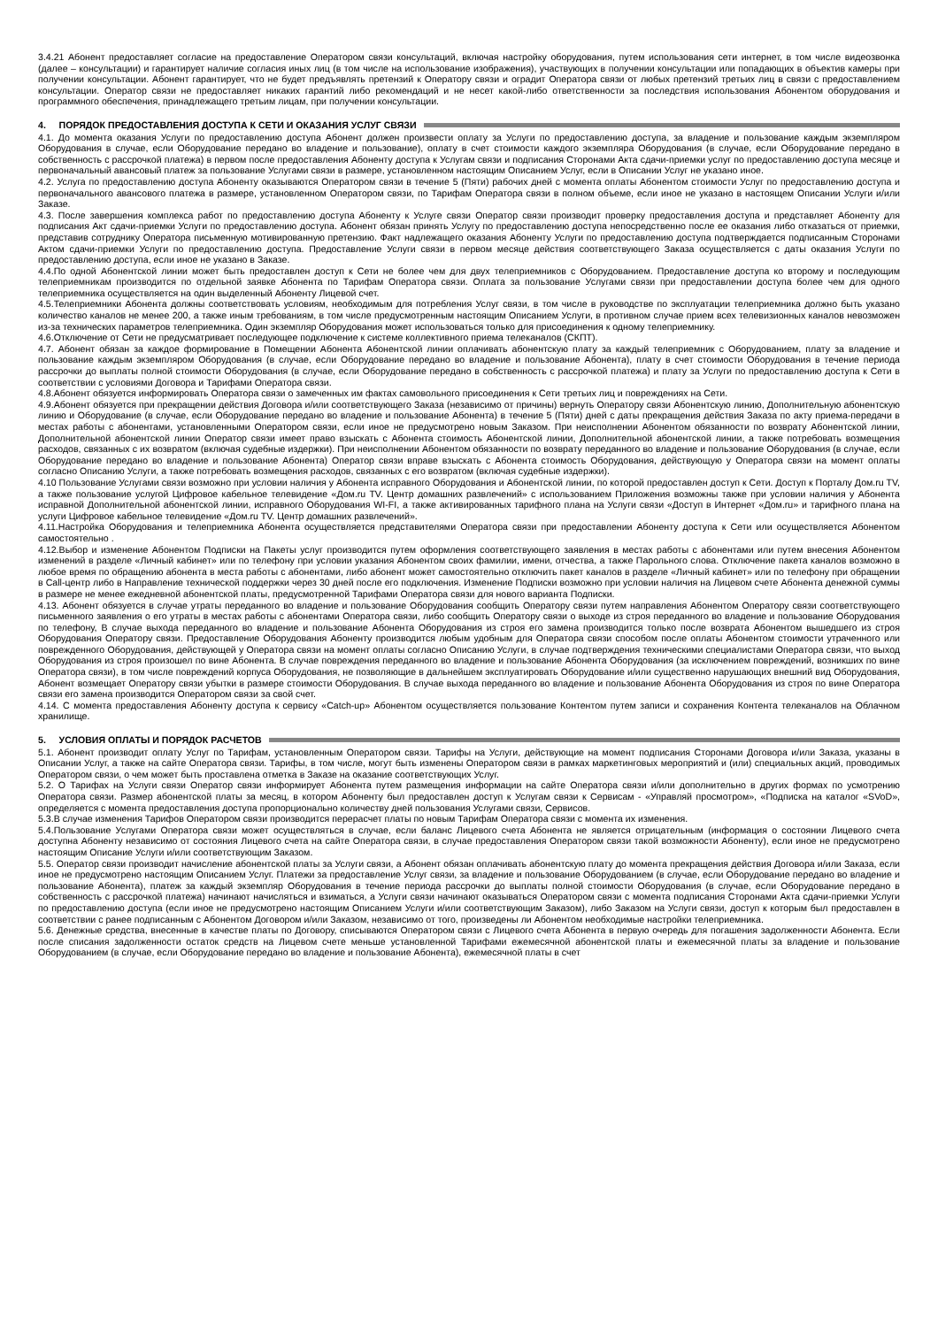3.4.21 Абонент предоставляет согласие на предоставление Оператором связи консультаций, включая настройку оборудования, путем использования сети интернет, в том числе видеозвонка (далее – консультации) и гарантирует наличие согласия иных лиц (в том числе на использование изображения), участвующих в получении консультации или попадающих в объектив камеры при получении консультации. Абонент гарантирует, что не будет предъявлять претензий к Оператору связи и оградит Оператора связи от любых претензий третьих лиц в связи с предоставлением консультации. Оператор связи не предоставляет никаких гарантий либо рекомендаций и не несет какой-либо ответственности за последствия использования Абонентом оборудования и программного обеспечения, принадлежащего третьим лицам, при получении консультации.
4. ПОРЯДОК ПРЕДОСТАВЛЕНИЯ ДОСТУПА К СЕТИ И ОКАЗАНИЯ УСЛУГ СВЯЗИ
4.1. До момента оказания Услуги по предоставлению доступа Абонент должен произвести оплату за Услуги по предоставлению доступа, за владение и пользование каждым экземпляром Оборудования в случае, если Оборудование передано во владение и пользование), оплату в счет стоимости каждого экземпляра Оборудования (в случае, если Оборудование передано в собственность с рассрочкой платежа) в первом после предоставления Абоненту доступа к Услугам связи и подписания Сторонами Акта сдачи-приемки услуг по предоставлению доступа месяце и первоначальный авансовый платеж за пользование Услугами связи в размере, установленном настоящим Описанием Услуг, если в Описании Услуг не указано иное.
4.2. Услуга по предоставлению доступа Абоненту оказываются Оператором связи в течение 5 (Пяти) рабочих дней с момента оплаты Абонентом стоимости Услуг по предоставлению доступа и первоначального авансового платежа в размере, установленном Оператором связи, по Тарифам Оператора связи в полном объеме, если иное не указано в настоящем Описании Услуги и/или Заказе.
4.3. После завершения комплекса работ по предоставлению доступа Абоненту к Услуге связи Оператор связи производит проверку предоставления доступа и представляет Абоненту для подписания Акт сдачи-приемки Услуги по предоставлению доступа. Абонент обязан принять Услугу по предоставлению доступа непосредственно после ее оказания либо отказаться от приемки, представив сотруднику Оператора письменную мотивированную претензию. Факт надлежащего оказания Абоненту Услуги по предоставлению доступа подтверждается подписанным Сторонами Актом сдачи-приемки Услуги по предоставлению доступа. Предоставление Услуги связи в первом месяце действия соответствующего Заказа осуществляется с даты оказания Услуги по предоставлению доступа, если иное не указано в Заказе.
4.4.По одной Абонентской линии может быть предоставлен доступ к Сети не более чем для двух телеприемников с Оборудованием. Предоставление доступа ко второму и последующим телеприемникам производится по отдельной заявке Абонента по Тарифам Оператора связи. Оплата за пользование Услугами связи при предоставлении доступа более чем для одного телеприемника осуществляется на один выделенный Абоненту Лицевой счет.
4.5.Телеприемники Абонента должны соответствовать условиям, необходимым для потребления Услуг связи, в том числе в руководстве по эксплуатации телеприемника должно быть указано количество каналов не менее 200, а также иным требованиям, в том числе предусмотренным настоящим Описанием Услуги, в противном случае прием всех телевизионных каналов невозможен из-за технических параметров телеприемника. Один экземпляр Оборудования может использоваться только для присоединения к одному телеприемнику.
4.6.Отключение от Сети не предусматривает последующее подключение к системе коллективного приема телеканалов (СКПТ).
4.7. Абонент обязан за каждое формирование в Помещении Абонента Абонентской линии оплачивать абонентскую плату за каждый телеприемник с Оборудованием, плату за владение и пользование каждым экземпляром Оборудования (в случае, если Оборудование передано во владение и пользование Абонента), плату в счет стоимости Оборудования в течение периода рассрочки до выплаты полной стоимости Оборудования (в случае, если Оборудование передано в собственность с рассрочкой платежа) и плату за Услуги по предоставлению доступа к Сети в соответствии с условиями Договора и Тарифами Оператора связи.
4.8.Абонент обязуется информировать Оператора связи о замеченных им фактах самовольного присоединения к Сети третьих лиц и повреждениях на Сети.
4.9.Абонент обязуется при прекращении действия Договора и/или соответствующего Заказа (независимо от причины) вернуть Оператору связи Абонентскую линию, Дополнительную абонентскую линию и Оборудование (в случае, если Оборудование передано во владение и пользование Абонента) в течение 5 (Пяти) дней с даты прекращения действия Заказа по акту приема-передачи в местах работы с абонентами, установленными Оператором связи, если иное не предусмотрено новым Заказом. При неисполнении Абонентом обязанности по возврату Абонентской линии, Дополнительной абонентской линии Оператор связи имеет право взыскать с Абонента стоимость Абонентской линии, Дополнительной абонентской линии, а также потребовать возмещения расходов, связанных с их возвратом (включая судебные издержки). При неисполнении Абонентом обязанности по возврату переданного во владение и пользование Оборудования (в случае, если Оборудование передано во владение и пользование Абонента) Оператор связи вправе взыскать с Абонента стоимость Оборудования, действующую у Оператора связи на момент оплаты согласно Описанию Услуги, а также потребовать возмещения расходов, связанных с его возвратом (включая судебные издержки).
4.10 Пользование Услугами связи возможно при условии наличия у Абонента исправного Оборудования и Абонентской линии, по которой предоставлен доступ к Сети. Доступ к Порталу Дом.ru TV, а также пользование услугой Цифровое кабельное телевидение «Дом.ru TV. Центр домашних развлечений» с использованием Приложения возможны также при условии наличия у Абонента исправной Дополнительной абонентской линии, исправного Оборудования WI-FI, а также активированных тарифного плана на Услуги связи «Доступ в Интернет «Дом.ru» и тарифного плана на услуги Цифровое кабельное телевидение «Дом.ru TV. Центр домашних развлечений».
4.11.Настройка Оборудования и телеприемника Абонента осуществляется представителями Оператора связи при предоставлении Абоненту доступа к Сети или осуществляется Абонентом самостоятельно .
4.12.Выбор и изменение Абонентом Подписки на Пакеты услуг производится путем оформления соответствующего заявления в местах работы с абонентами или путем внесения Абонентом изменений в разделе «Личный кабинет» или по телефону при условии указания Абонентом своих фамилии, имени, отчества, а также Парольного слова. Отключение пакета каналов возможно в любое время по обращению абонента в места работы с абонентами, либо абонент может самостоятельно отключить пакет каналов в разделе «Личный кабинет» или по телефону при обращении в Call-центр либо в Направление технической поддержки через 30 дней после его подключения. Изменение Подписки возможно при условии наличия на Лицевом счете Абонента денежной суммы в размере не менее ежедневной абонентской платы, предусмотренной Тарифами Оператора связи для нового варианта Подписки.
4.13. Абонент обязуется в случае утраты переданного во владение и пользование Оборудования сообщить Оператору связи путем направления Абонентом Оператору связи соответствующего письменного заявления о его утраты в местах работы с абонентами Оператора связи, либо сообщить Оператору связи о выходе из строя переданного во владение и пользование Оборудования по телефону, В случае выхода переданного во владение и пользование Абонента Оборудования из строя его замена производится только после возврата Абонентом вышедшего из строя Оборудования Оператору связи. Предоставление Оборудования Абоненту производится любым удобным для Оператора связи способом после оплаты Абонентом стоимости утраченного или поврежденного Оборудования, действующей у Оператора связи на момент оплаты согласно Описанию Услуги, в случае подтверждения техническими специалистами Оператора связи, что выход Оборудования из строя произошел по вине Абонента. В случае повреждения переданного во владение и пользование Абонента Оборудования (за исключением повреждений, возникших по вине Оператора связи), в том числе повреждений корпуса Оборудования, не позволяющие в дальнейшем эксплуатировать Оборудование и/или существенно нарушающих внешний вид Оборудования, Абонент возмещает Оператору связи убытки в размере стоимости Оборудования. В случае выхода переданного во владение и пользование Абонента Оборудования из строя по вине Оператора связи его замена производится Оператором связи за свой счет.
4.14. С момента предоставления Абоненту доступа к сервису «Catch-up» Абонентом осуществляется пользование Контентом путем записи и сохранения Контента телеканалов на Облачном хранилище.
5. УСЛОВИЯ ОПЛАТЫ И ПОРЯДОК РАСЧЕТОВ
5.1. Абонент производит оплату Услуг по Тарифам, установленным Оператором связи. Тарифы на Услуги, действующие на момент подписания Сторонами Договора и/или Заказа, указаны в Описании Услуг, а также на сайте Оператора связи. Тарифы, в том числе, могут быть изменены Оператором связи в рамках маркетинговых мероприятий и (или) специальных акций, проводимых Оператором связи, о чем может быть проставлена отметка в Заказе на оказание соответствующих Услуг.
5.2. О Тарифах на Услуги связи Оператор связи информирует Абонента путем размещения информации на сайте Оператора связи и/или дополнительно в других формах по усмотрению Оператора связи. Размер абонентской платы за месяц, в котором Абоненту был предоставлен доступ к Услугам связи к Сервисам - «Управляй просмотром», «Подписка на каталог «SVoD», определяется с момента предоставления доступа пропорционально количеству дней пользования Услугами связи, Сервисов.
5.3.В случае изменения Тарифов Оператором связи производится перерасчет платы по новым Тарифам Оператора связи с момента их изменения.
5.4.Пользование Услугами Оператора связи может осуществляться в случае, если баланс Лицевого счета Абонента не является отрицательным (информация о состоянии Лицевого счета доступна Абоненту независимо от состояния Лицевого счета на сайте Оператора связи, в случае предоставления Оператором связи такой возможности Абоненту), если иное не предусмотрено настоящим Описание Услуги и/или соответствующим Заказом.
5.5. Оператор связи производит начисление абонентской платы за Услуги связи, а Абонент обязан оплачивать абонентскую плату до момента прекращения действия Договора и/или Заказа, если иное не предусмотрено настоящим Описанием Услуг. Платежи за предоставление Услуг связи, за владение и пользование Оборудованием (в случае, если Оборудование передано во владение и пользование Абонента), платеж за каждый экземпляр Оборудования в течение периода рассрочки до выплаты полной стоимости Оборудования (в случае, если Оборудование передано в собственность с рассрочкой платежа) начинают начисляться и взиматься, а Услуги связи начинают оказываться Оператором связи с момента подписания Сторонами Акта сдачи-приемки Услуги по предоставлению доступа (если иное не предусмотрено настоящим Описанием Услуги и/или соответствующим Заказом), либо Заказом на Услуги связи, доступ к которым был предоставлен в соответствии с ранее подписанным с Абонентом Договором и/или Заказом, независимо от того, произведены ли Абонентом необходимые настройки телеприемника.
5.6. Денежные средства, внесенные в качестве платы по Договору, списываются Оператором связи с Лицевого счета Абонента в первую очередь для погашения задолженности Абонента. Если после списания задолженности остаток средств на Лицевом счете меньше установленной Тарифами ежемесячной абонентской платы и ежемесячной платы за владение и пользование Оборудованием (в случае, если Оборудование передано во владение и пользование Абонента), ежемесячной платы в счет